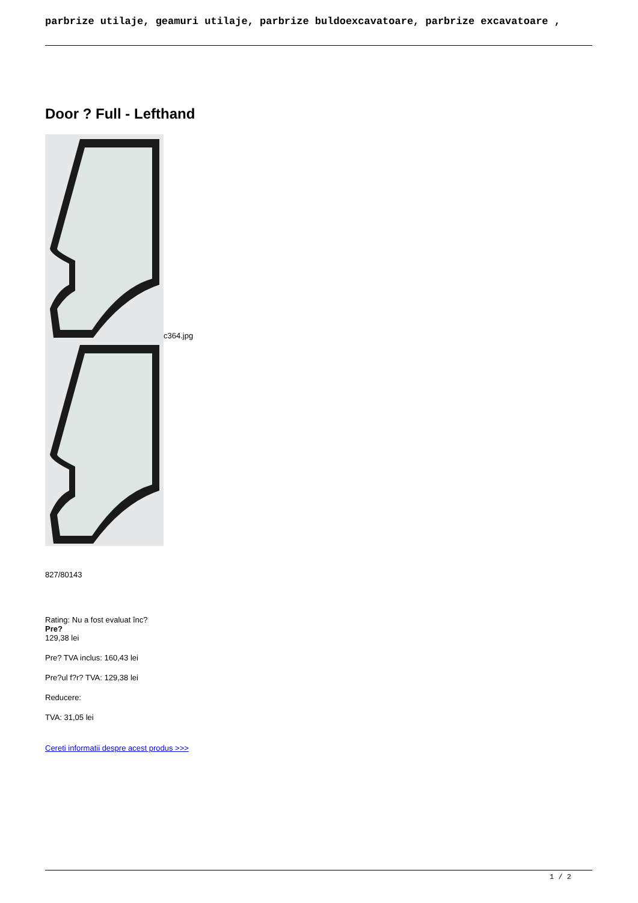parbrize utilaje, geamuri utilaje, parbrize buldoexcavatoare, parbrize excavatoare ,
Door ? Full - Lefthand
c364.jpg
827/80143
Rating: Nu a fost evaluat înc?
Pre?
129,38 lei
Pre? TVA inclus: 160,43 lei
Pre?ul f?r? TVA: 129,38 lei
Reducere:
TVA: 31,05 lei
Cereti informatii despre acest produs >>>
1 / 2